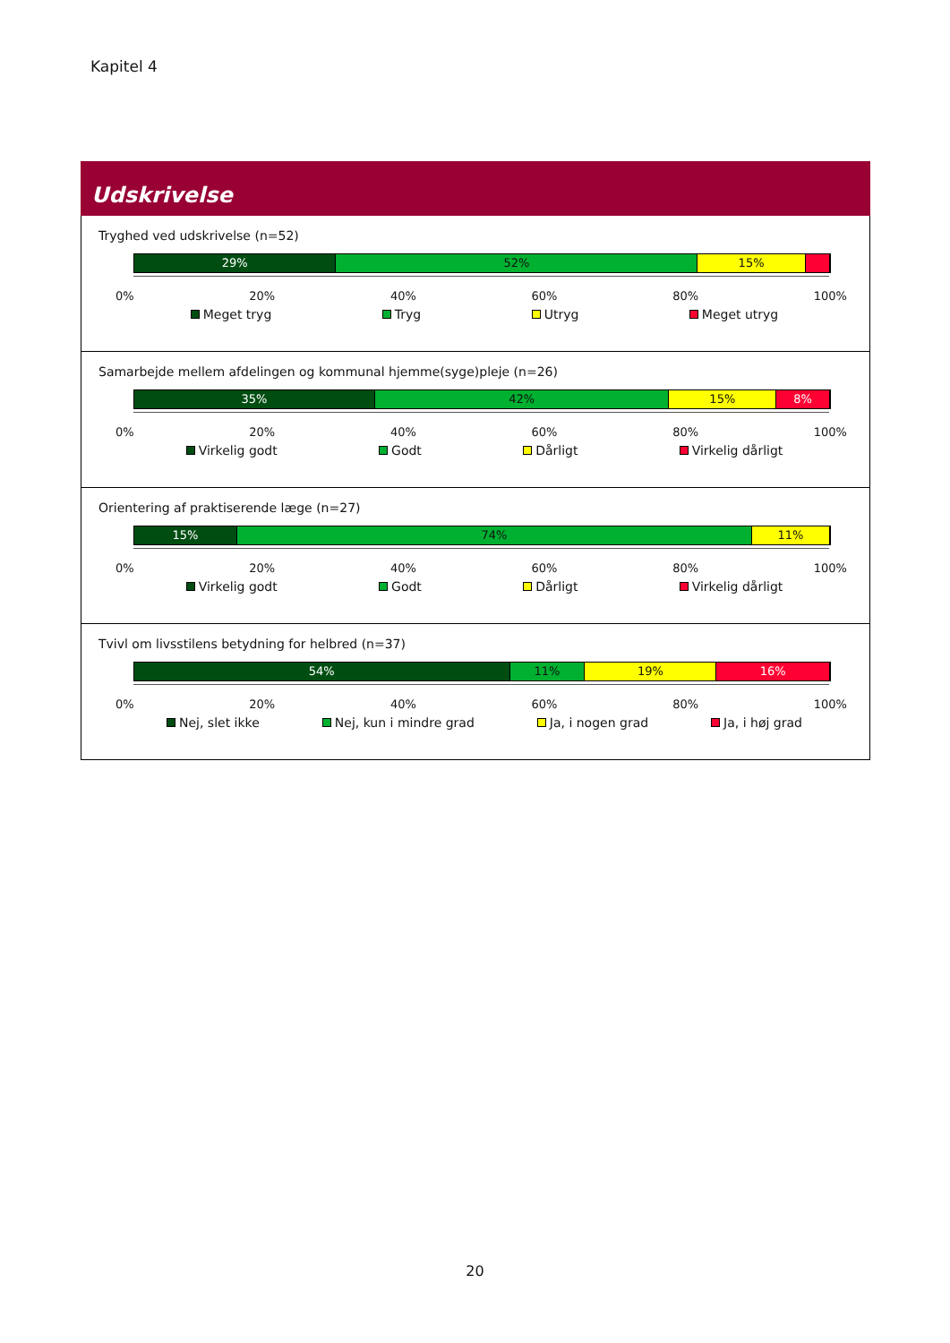Kapitel 4
Udskrivelse
Tryghed ved udskrivelse (n=52)
29% 52% 15%
0% 20% 40% 60% 80% 100%
Meget tryg Tryg Utryg Meget utryg
Samarbejde mellem afdelingen og kommunal hjemme(syge)pleje (n=26)
35% 42% 15% 8%
0% 20% 40% 60% 80% 100%
Virkelig godt Godt Dårligt Virkelig dårligt
Orientering af praktiserende læge (n=27)
15% 74% 11%
0% 20% 40% 60% 80% 100%
Virkelig godt Godt Dårligt Virkelig dårligt
Tvivl om livsstilens betydning for helbred (n=37)
54% 11% 19% 16%
0% 20% 40% 60% 80% 100%
Nej, slet ikke Nej, kun i mindre grad Ja, i nogen grad Ja, i høj grad
20